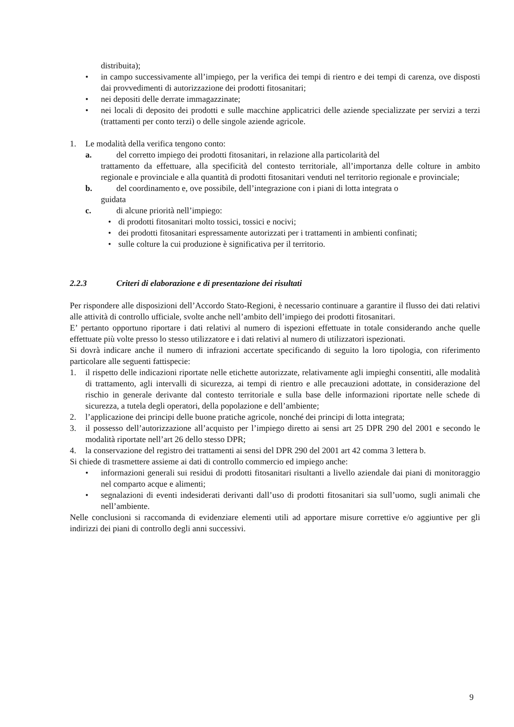distribuita);
• in campo successivamente all’impiego, per la verifica dei tempi di rientro e dei tempi di carenza, ove disposti dai provvedimenti di autorizzazione dei prodotti fitosanitari;
• nei depositi delle derrate immagazzinate;
• nei locali di deposito dei prodotti e sulle macchine applicatrici delle aziende specializzate per servizi a terzi (trattamenti per conto terzi) o delle singole aziende agricole.
1. Le modalità della verifica tengono conto:
a. del corretto impiego dei prodotti fitosanitari, in relazione alla particolarità del
trattamento da effettuare, alla specificità del contesto territoriale, all’importanza delle colture in ambito regionale e provinciale e alla quantità di prodotti fitosanitari venduti nel territorio regionale e provinciale;
b. del coordinamento e, ove possibile, dell’integrazione con i piani di lotta integrata o
guidata
c. di alcune priorità nell’impiego:
• di prodotti fitosanitari molto tossici, tossici e nocivi;
• dei prodotti fitosanitari espressamente autorizzati per i trattamenti in ambienti confinati;
• sulle colture la cui produzione è significativa per il territorio.
2.2.3 Criteri di elaborazione e di presentazione dei risultati
Per rispondere alle disposizioni dell’Accordo Stato-Regioni, è necessario continuare a garantire il flusso dei dati relativi alle attività di controllo ufficiale, svolte anche nell’ambito dell’impiego dei prodotti fitosanitari.
E’ pertanto opportuno riportare i dati relativi al numero di ispezioni effettuate in totale considerando anche quelle effettuate più volte presso lo stesso utilizzatore e i dati relativi al numero di utilizzatori ispezionati.
Si dovrà indicare anche il numero di infrazioni accertate specificando di seguito la loro tipologia, con riferimento particolare alle seguenti fattispecie:
1. il rispetto delle indicazioni riportate nelle etichette autorizzate, relativamente agli impieghi consentiti, alle modalità di trattamento, agli intervalli di sicurezza, ai tempi di rientro e alle precauzioni adottate, in considerazione del rischio in generale derivante dal contesto territoriale e sulla base delle informazioni riportate nelle schede di sicurezza, a tutela degli operatori, della popolazione e dell’ambiente;
2. l’applicazione dei principi delle buone pratiche agricole, nonché dei principi di lotta integrata;
3. il possesso dell’autorizzazione all’acquisto per l’impiego diretto ai sensi art 25 DPR 290 del 2001 e secondo le modalità riportate nell’art 26 dello stesso DPR;
4. la conservazione del registro dei trattamenti ai sensi del DPR 290 del 2001 art 42 comma 3 lettera b.
Si chiede di trasmettere assieme ai dati di controllo commercio ed impiego anche:
• informazioni generali sui residui di prodotti fitosanitari risultanti a livello aziendale dai piani di monitoraggio nel comparto acque e alimenti;
• segnalazioni di eventi indesiderati derivanti dall’uso di prodotti fitosanitari sia sull’uomo, sugli animali che nell’ambiente.
Nelle conclusioni si raccomanda di evidenziare elementi utili ad apportare misure correttive e/o aggiuntive per gli indirizzi dei piani di controllo degli anni successivi.
9